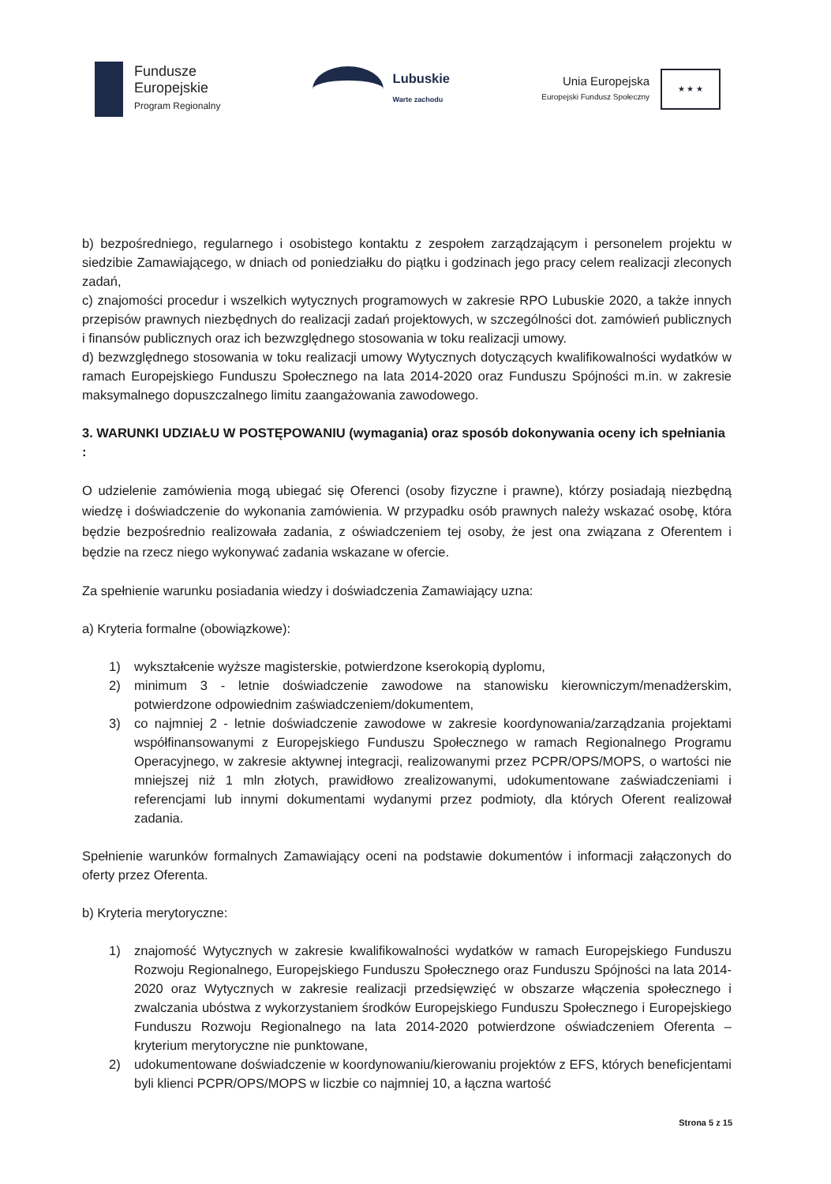Fundusze
Europejskie
Program Regionalny
Lubuskie
Warte zachodu
Unia Europejska
Europejski Fundusz Społeczny
★ ★ ★
b) bezpośredniego, regularnego i osobistego kontaktu z zespołem zarządzającym i personelem projektu w siedzibie Zamawiającego, w dniach od poniedziałku do piątku i godzinach jego pracy celem realizacji zleconych zadań,
c) znajomości procedur i wszelkich wytycznych programowych w zakresie RPO Lubuskie 2020, a także innych przepisów prawnych niezbędnych do realizacji zadań projektowych, w szczególności dot. zamówień publicznych i finansów publicznych oraz ich bezwzględnego stosowania w toku realizacji umowy.
d) bezwzględnego stosowania w toku realizacji umowy Wytycznych dotyczących kwalifikowalności wydatków w ramach Europejskiego Funduszu Społecznego na lata 2014-2020 oraz Funduszu Spójności m.in. w zakresie maksymalnego dopuszczalnego limitu zaangażowania zawodowego.
3. WARUNKI UDZIAŁU W POSTĘPOWANIU (wymagania) oraz sposób dokonywania oceny ich spełniania :
O udzielenie zamówienia mogą ubiegać się Oferenci (osoby fizyczne i prawne), którzy posiadają niezbędną wiedzę i doświadczenie do wykonania zamówienia. W przypadku osób prawnych należy wskazać osobę, która będzie bezpośrednio realizowała zadania, z oświadczeniem tej osoby, że jest ona związana z Oferentem i będzie na rzecz niego wykonywać zadania wskazane w ofercie.
Za spełnienie warunku posiadania wiedzy i doświadczenia Zamawiający uzna:
a) Kryteria formalne (obowiązkowe):
1) wykształcenie wyższe magisterskie, potwierdzone kserokopią dyplomu,
2) minimum 3 - letnie doświadczenie zawodowe na stanowisku kierowniczym/menadżerskim, potwierdzone odpowiednim zaświadczeniem/dokumentem,
3) co najmniej 2 - letnie doświadczenie zawodowe w zakresie koordynowania/zarządzania projektami współfinansowanymi z Europejskiego Funduszu Społecznego w ramach Regionalnego Programu Operacyjnego, w zakresie aktywnej integracji, realizowanymi przez PCPR/OPS/MOPS, o wartości nie mniejszej niż 1 mln złotych, prawidłowo zrealizowanymi, udokumentowane zaświadczeniami i referencjami lub innymi dokumentami wydanymi przez podmioty, dla których Oferent realizował zadania.
Spełnienie warunków formalnych Zamawiający oceni na podstawie dokumentów i informacji załączonych do oferty przez Oferenta.
b) Kryteria merytoryczne:
1) znajomość Wytycznych w zakresie kwalifikowalności wydatków w ramach Europejskiego Funduszu Rozwoju Regionalnego, Europejskiego Funduszu Społecznego oraz Funduszu Spójności na lata 2014-2020 oraz Wytycznych w zakresie realizacji przedsięwzięć w obszarze włączenia społecznego i zwalczania ubóstwa z wykorzystaniem środków Europejskiego Funduszu Społecznego i Europejskiego Funduszu Rozwoju Regionalnego na lata 2014-2020 potwierdzone oświadczeniem Oferenta – kryterium merytoryczne nie punktowane,
2) udokumentowane doświadczenie w koordynowaniu/kierowaniu projektów z EFS, których beneficjentami byli klienci PCPR/OPS/MOPS w liczbie co najmniej 10, a łączna wartość
Strona 5 z 15